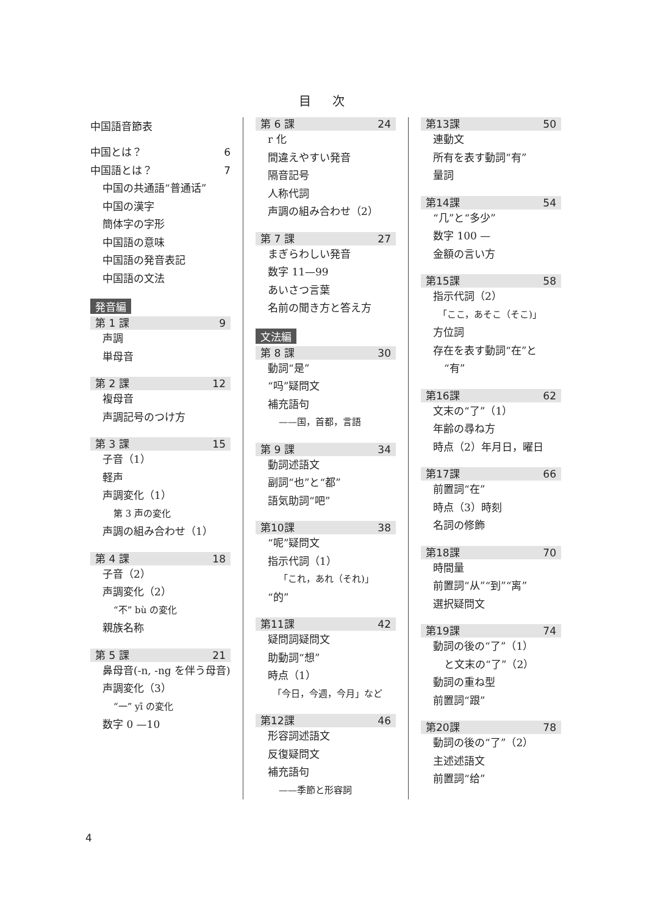目 次
中国語音節表
中国とは？ 6
中国語とは？ 7
中国の共通語“普通话”
中国の漢字
簡体字の字形
中国語の意味
中国語の発音表記
中国語の文法
発音編
第 1 課 9
声調
単母音
第 2 課 12
複母音
声調記号のつけ方
第 3 課 15
子音（1）
軽声
声調変化（1）
第 3 声の変化
声調の組み合わせ（1）
第 4 課 18
子音（2）
声調変化（2）
“不” bù の変化
親族名称
第 5 課 21
鼻母音(-n, -ng を伴う母音)
声調変化（3）
“一” yī の変化
数字 0 —10
第 6 課 24
r 化
間違えやすい発音
隔音記号
人称代詞
声調の組み合わせ（2）
第 7 課 27
まぎらわしい発音
数字 11—99
あいさつ言葉
名前の聞き方と答え方
文法編
第 8 課 30
動詞“是”
“吗”疑問文
補充語句
——国，首都，言語
第 9 課 34
動詞述語文
副詞“也”と“都”
語気助詞“吧”
第10課 38
“呢”疑問文
指示代詞（1）
「これ，あれ（それ)」
“的”
第11課 42
疑問詞疑問文
助動詞“想”
時点（1）
「今日，今週，今月」など
第12課 46
形容詞述語文
反復疑問文
補充語句
——季節と形容詞
第13課 50
連動文
所有を表す動詞“有”
量詞
第14課 54
“几”と“多少”
数字 100 —
金額の言い方
第15課 58
指示代詞（2）
「ここ，あそこ（そこ)」
方位詞
存在を表す動詞“在”と
“有”
第16課 62
文末の“了”（1）
年齢の尋ね方
時点（2）年月日，曜日
第17課 66
前置詞“在”
時点（3）時刻
名詞の修飾
第18課 70
時間量
前置詞“从”“到”“离”
選択疑問文
第19課 74
動詞の後の“了”（1）
と文末の“了”（2）
動詞の重ね型
前置詞“跟”
第20課 78
動詞の後の“了”（2）
主述述語文
前置詞“给”
4